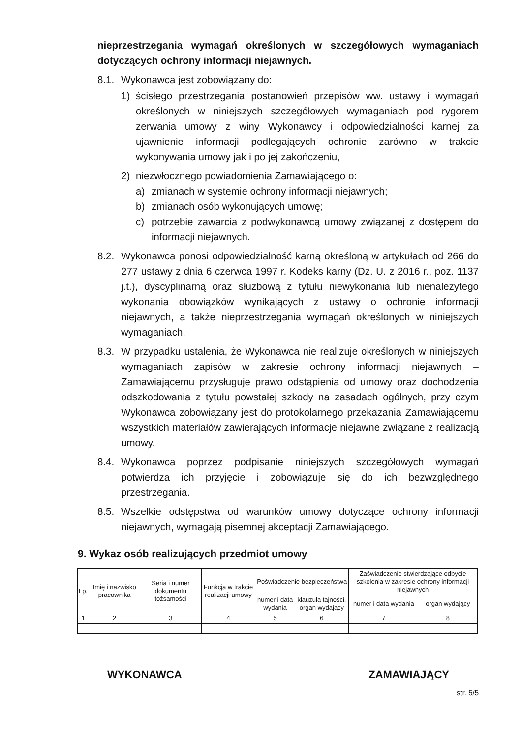nieprzestrzegania wymagań określonych w szczegółowych wymaganiach dotyczących ochrony informacji niejawnych.
8.1. Wykonawca jest zobowiązany do:
1) ścisłego przestrzegania postanowień przepisów ww. ustawy i wymagań określonych w niniejszych szczegółowych wymaganiach pod rygorem zerwania umowy z winy Wykonawcy i odpowiedzialności karnej za ujawnienie informacji podlegających ochronie zarówno w trakcie wykonywania umowy jak i po jej zakończeniu,
2) niezwłocznego powiadomienia Zamawiającego o:
a) zmianach w systemie ochrony informacji niejawnych;
b) zmianach osób wykonujących umowę;
c) potrzebie zawarcia z podwykonawcą umowy związanej z dostępem do informacji niejawnych.
8.2. Wykonawca ponosi odpowiedzialność karną określoną w artykułach od 266 do 277 ustawy z dnia 6 czerwca 1997 r. Kodeks karny (Dz. U. z 2016 r., poz. 1137 j.t.), dyscyplinarną oraz służbową z tytułu niewykonania lub nienależytego wykonania obowiązków wynikających z ustawy o ochronie informacji niejawnych, a także nieprzestrzegania wymagań określonych w niniejszych wymaganiach.
8.3. W przypadku ustalenia, że Wykonawca nie realizuje określonych w niniejszych wymaganiach zapisów w zakresie ochrony informacji niejawnych – Zamawiającemu przysługuje prawo odstąpienia od umowy oraz dochodzenia odszkodowania z tytułu powstałej szkody na zasadach ogólnych, przy czym Wykonawca zobowiązany jest do protokolarnego przekazania Zamawiającemu wszystkich materiałów zawierających informacje niejawne związane z realizacją umowy.
8.4. Wykonawca poprzez podpisanie niniejszych szczegółowych wymagań potwierdza ich przyjęcie i zobowiązuje się do ich bezwzględnego przestrzegania.
8.5. Wszelkie odstępstwa od warunków umowy dotyczące ochrony informacji niejawnych, wymagają pisemnej akceptacji Zamawiającego.
9. Wykaz osób realizujących przedmiot umowy
| Lp. | Imię i nazwisko pracownika | Seria i numer dokumentu tożsamości | Funkcja w trakcie realizacji umowy | Poświadczenie bezpieczeństwa | | Zaświadczenie stwierdzające odbycie szkolenia w zakresie ochrony informacji niejawnych | |
| --- | --- | --- | --- | --- | --- | --- | --- |
| | | | | numer i data wydania | klauzula tajności, organ wydający | numer i data wydania | organ wydający |
| 1 | 2 | 3 | 4 | 5 | 6 | 7 | 8 |
WYKONAWCA ZAMAWIAJĄCY
str. 5/5